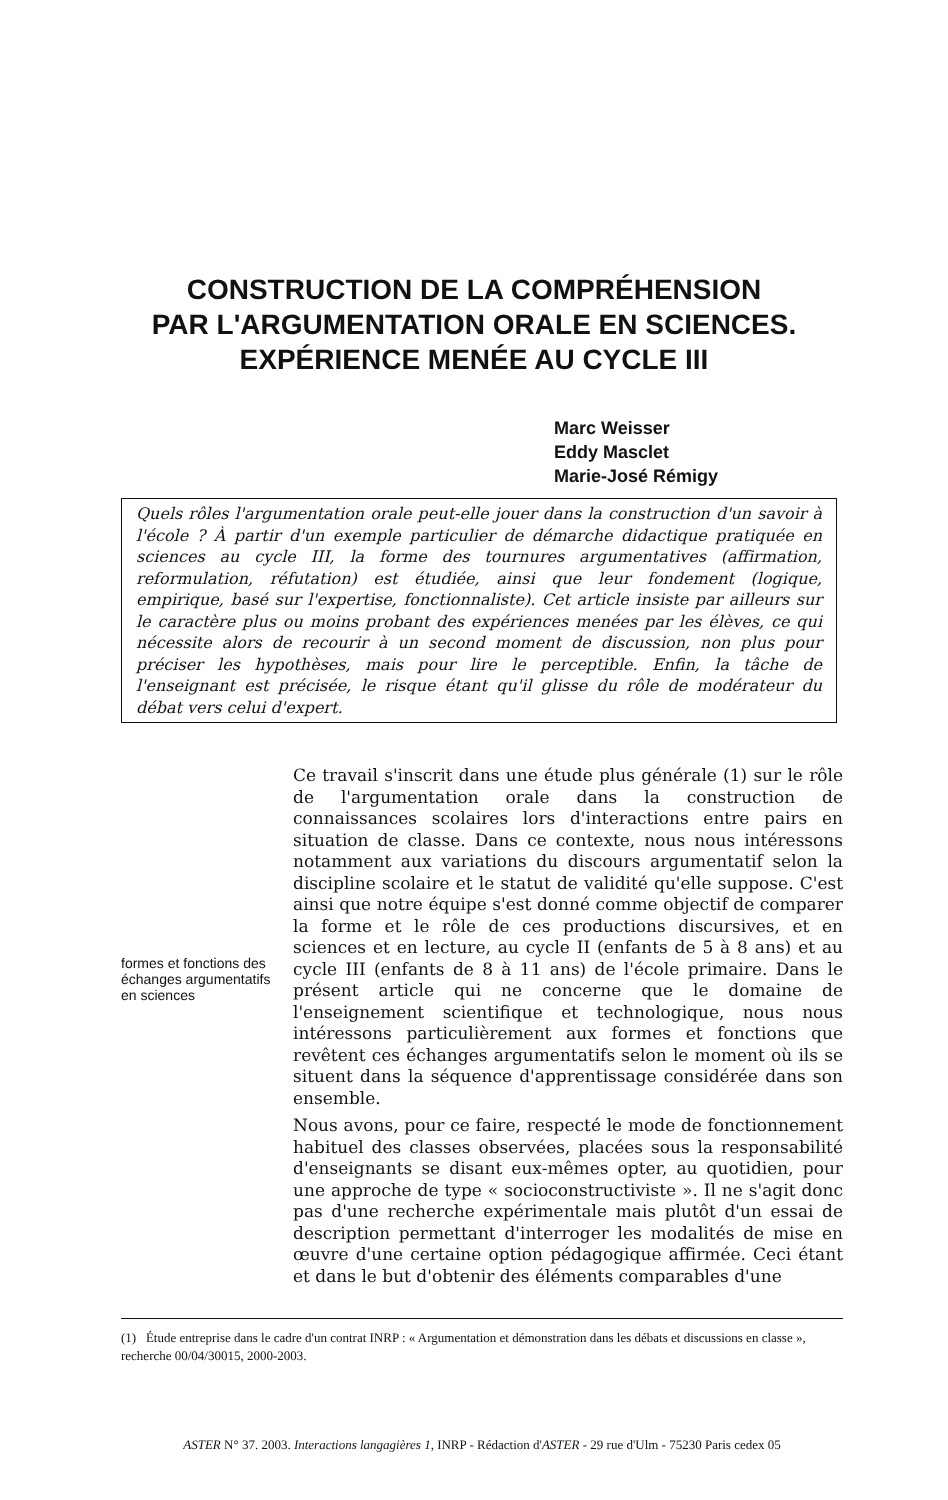CONSTRUCTION DE LA COMPRÉHENSION
PAR L'ARGUMENTATION ORALE EN SCIENCES.
EXPÉRIENCE MENÉE AU CYCLE III
Marc Weisser
Eddy Masclet
Marie-José Rémigy
Quels rôles l'argumentation orale peut-elle jouer dans la construction d'un savoir à l'école ? À partir d'un exemple particulier de démarche didactique pratiquée en sciences au cycle III, la forme des tournures argumentatives (affirmation, reformulation, réfutation) est étudiée, ainsi que leur fondement (logique, empirique, basé sur l'expertise, fonctionnaliste). Cet article insiste par ailleurs sur le caractère plus ou moins probant des expériences menées par les élèves, ce qui nécessite alors de recourir à un second moment de discussion, non plus pour préciser les hypothèses, mais pour lire le perceptible. Enfin, la tâche de l'enseignant est précisée, le risque étant qu'il glisse du rôle de modérateur du débat vers celui d'expert.
formes et fonctions des échanges argumentatifs en sciences
Ce travail s'inscrit dans une étude plus générale (1) sur le rôle de l'argumentation orale dans la construction de connaissances scolaires lors d'interactions entre pairs en situation de classe. Dans ce contexte, nous nous intéressons notamment aux variations du discours argumentatif selon la discipline scolaire et le statut de validité qu'elle suppose. C'est ainsi que notre équipe s'est donné comme objectif de comparer la forme et le rôle de ces productions discursives, et en sciences et en lecture, au cycle II (enfants de 5 à 8 ans) et au cycle III (enfants de 8 à 11 ans) de l'école primaire. Dans le présent article qui ne concerne que le domaine de l'enseignement scientifique et technologique, nous nous intéressons particulièrement aux formes et fonctions que revêtent ces échanges argumentatifs selon le moment où ils se situent dans la séquence d'apprentissage considérée dans son ensemble.
Nous avons, pour ce faire, respecté le mode de fonctionnement habituel des classes observées, placées sous la responsabilité d'enseignants se disant eux-mêmes opter, au quotidien, pour une approche de type « socioconstructiviste ». Il ne s'agit donc pas d'une recherche expérimentale mais plutôt d'un essai de description permettant d'interroger les modalités de mise en œuvre d'une certaine option pédagogique affirmée. Ceci étant et dans le but d'obtenir des éléments comparables d'une
(1) Étude entreprise dans le cadre d'un contrat INRP : « Argumentation et démonstration dans les débats et discussions en classe », recherche 00/04/30015, 2000-2003.
ASTER N° 37. 2003. Interactions langagières 1, INRP - Rédaction d'ASTER - 29 rue d'Ulm - 75230 Paris cedex 05